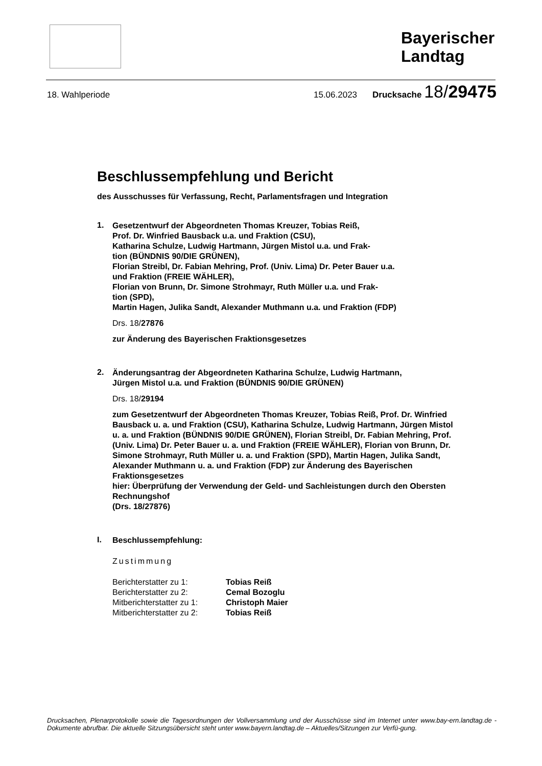Bayerischer
Landtag
18. Wahlperiode 15.06.2023 Drucksache 18/29475
Beschlussempfehlung und Bericht
des Ausschusses für Verfassung, Recht, Parlamentsfragen und Integration
1.
Gesetzentwurf der Abgeordneten Thomas Kreuzer, Tobias Reiß,
Prof. Dr. Winfried Bausback u.a. und Fraktion (CSU),
Katharina Schulze, Ludwig Hartmann, Jürgen Mistol u.a. und Frak-
tion (BÜNDNIS 90/DIE GRÜNEN),
Florian Streibl, Dr. Fabian Mehring, Prof. (Univ. Lima) Dr. Peter Bauer u.a.
und Fraktion (FREIE WÄHLER),
Florian von Brunn, Dr. Simone Strohmayr, Ruth Müller u.a. und Frak-
tion (SPD),
Martin Hagen, Julika Sandt, Alexander Muthmann u.a. und Fraktion (FDP)
Drs. 18/27876
zur Änderung des Bayerischen Fraktionsgesetzes
2.
Änderungsantrag der Abgeordneten Katharina Schulze, Ludwig Hartmann,
Jürgen Mistol u.a. und Fraktion (BÜNDNIS 90/DIE GRÜNEN)
Drs. 18/29194
zum Gesetzentwurf der Abgeordneten Thomas Kreuzer, Tobias Reiß, Prof. Dr. Winfried Bausback u. a. und Fraktion (CSU), Katharina Schulze, Ludwig Hartmann, Jürgen Mistol u. a. und Fraktion (BÜNDNIS 90/DIE GRÜNEN), Florian Streibl, Dr. Fabian Mehring, Prof. (Univ. Lima) Dr. Peter Bauer u. a. und Fraktion (FREIE WÄHLER), Florian von Brunn, Dr. Simone Strohmayr, Ruth Müller u. a. und Fraktion (SPD), Martin Hagen, Julika Sandt, Alexander Muthmann u. a. und Fraktion (FDP) zur Änderung des Bayerischen Fraktionsgesetzes
hier: Überprüfung der Verwendung der Geld- und Sachleistungen durch den Obersten Rechnungshof
(Drs. 18/27876)
I.
Beschlussempfehlung:
Zustimmung
| Berichterstatter zu 1: | Tobias Reiß |
| Berichterstatter zu 2: | Cemal Bozoglu |
| Mitberichterstatter zu 1: | Christoph Maier |
| Mitberichterstatter zu 2: | Tobias Reiß |
Drucksachen, Plenarprotokolle sowie die Tagesordnungen der Vollversammlung und der Ausschüsse sind im Internet unter www.bay-ern.landtag.de - Dokumente abrufbar. Die aktuelle Sitzungsübersicht steht unter www.bayern.landtag.de – Aktuelles/Sitzungen zur Verfü-gung.